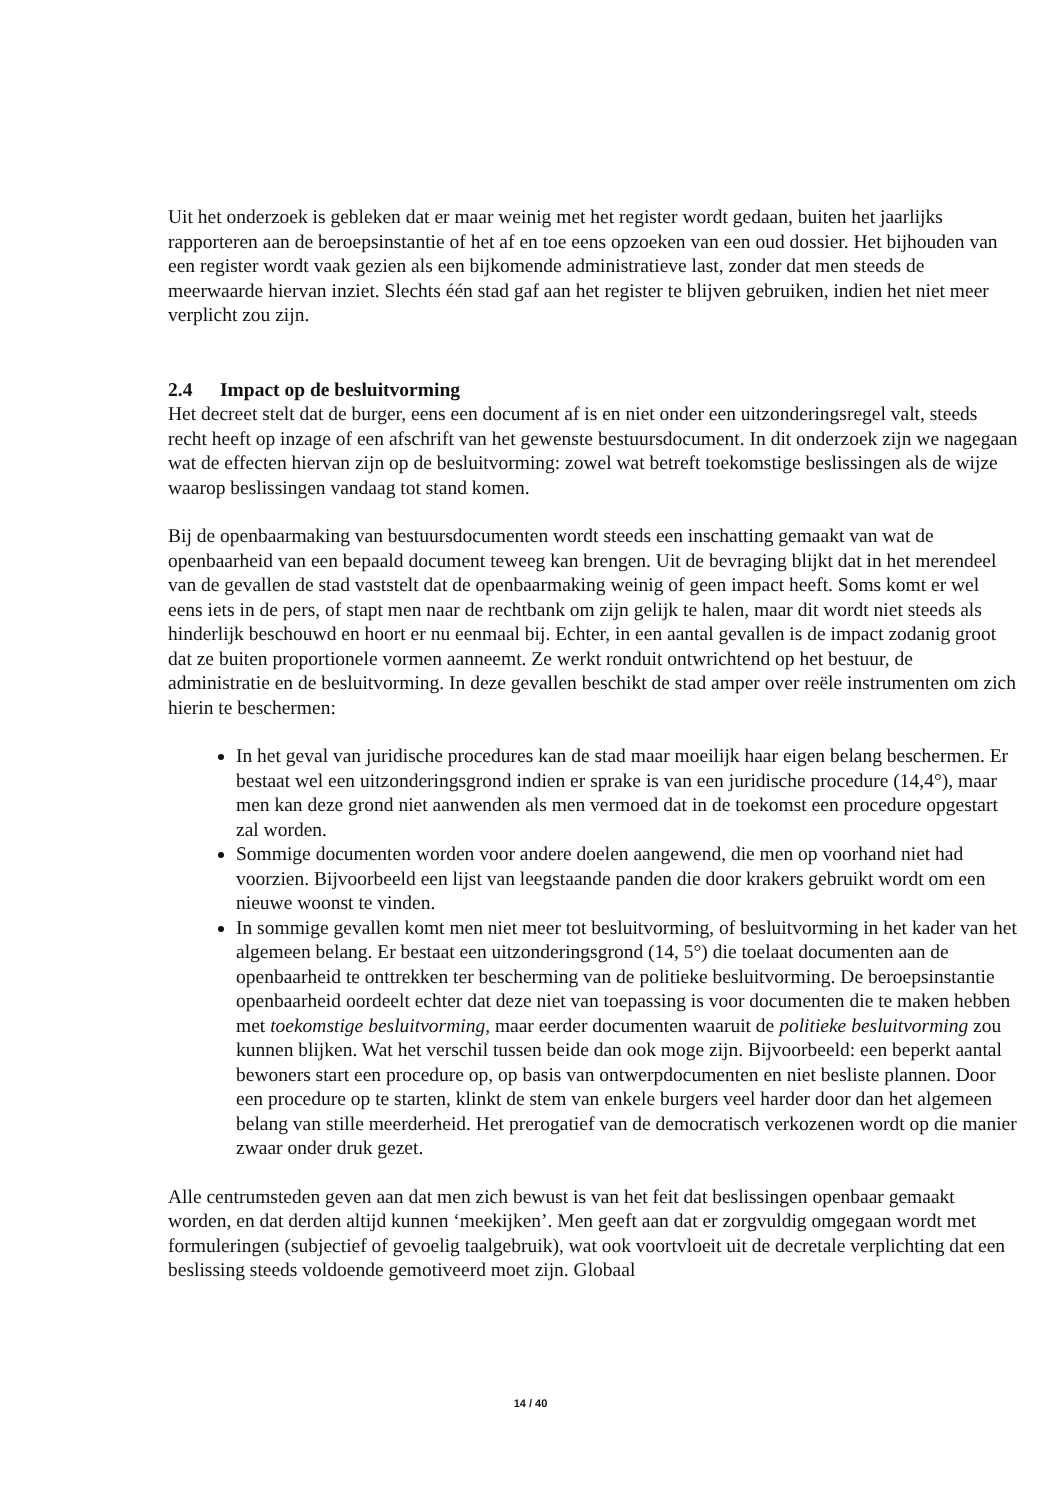Uit het onderzoek is gebleken dat er maar weinig met het register wordt gedaan, buiten het jaarlijks rapporteren aan de beroepsinstantie of het af en toe eens opzoeken van een oud dossier. Het bijhouden van een register wordt vaak gezien als een bijkomende administratieve last, zonder dat men steeds de meerwaarde hiervan inziet. Slechts één stad gaf aan het register te blijven gebruiken, indien het niet meer verplicht zou zijn.
2.4 Impact op de besluitvorming
Het decreet stelt dat de burger, eens een document af is en niet onder een uitzonderingsregel valt, steeds recht heeft op inzage of een afschrift van het gewenste bestuursdocument. In dit onderzoek zijn we nagegaan wat de effecten hiervan zijn op de besluitvorming: zowel wat betreft toekomstige beslissingen als de wijze waarop beslissingen vandaag tot stand komen.
Bij de openbaarmaking van bestuursdocumenten wordt steeds een inschatting gemaakt van wat de openbaarheid van een bepaald document teweeg kan brengen. Uit de bevraging blijkt dat in het merendeel van de gevallen de stad vaststelt dat de openbaarmaking weinig of geen impact heeft. Soms komt er wel eens iets in de pers, of stapt men naar de rechtbank om zijn gelijk te halen, maar dit wordt niet steeds als hinderlijk beschouwd en hoort er nu eenmaal bij. Echter, in een aantal gevallen is de impact zodanig groot dat ze buiten proportionele vormen aanneemt. Ze werkt ronduit ontwrichtend op het bestuur, de administratie en de besluitvorming. In deze gevallen beschikt de stad amper over reële instrumenten om zich hierin te beschermen:
In het geval van juridische procedures kan de stad maar moeilijk haar eigen belang beschermen. Er bestaat wel een uitzonderingsgrond indien er sprake is van een juridische procedure (14,4°), maar men kan deze grond niet aanwenden als men vermoed dat in de toekomst een procedure opgestart zal worden.
Sommige documenten worden voor andere doelen aangewend, die men op voorhand niet had voorzien. Bijvoorbeeld een lijst van leegstaande panden die door krakers gebruikt wordt om een nieuwe woonst te vinden.
In sommige gevallen komt men niet meer tot besluitvorming, of besluitvorming in het kader van het algemeen belang. Er bestaat een uitzonderingsgrond (14, 5°) die toelaat documenten aan de openbaarheid te onttrekken ter bescherming van de politieke besluitvorming. De beroepsinstantie openbaarheid oordeelt echter dat deze niet van toepassing is voor documenten die te maken hebben met toekomstige besluitvorming, maar eerder documenten waaruit de politieke besluitvorming zou kunnen blijken. Wat het verschil tussen beide dan ook moge zijn. Bijvoorbeeld: een beperkt aantal bewoners start een procedure op, op basis van ontwerpdocumenten en niet besliste plannen. Door een procedure op te starten, klinkt de stem van enkele burgers veel harder door dan het algemeen belang van stille meerderheid. Het prerogatief van de democratisch verkozenen wordt op die manier zwaar onder druk gezet.
Alle centrumsteden geven aan dat men zich bewust is van het feit dat beslissingen openbaar gemaakt worden, en dat derden altijd kunnen ‘meekijken’. Men geeft aan dat er zorgvuldig omgegaan wordt met formuleringen (subjectief of gevoelig taalgebruik), wat ook voortvloeit uit de decretale verplichting dat een beslissing steeds voldoende gemotiveerd moet zijn. Globaal
14 / 40